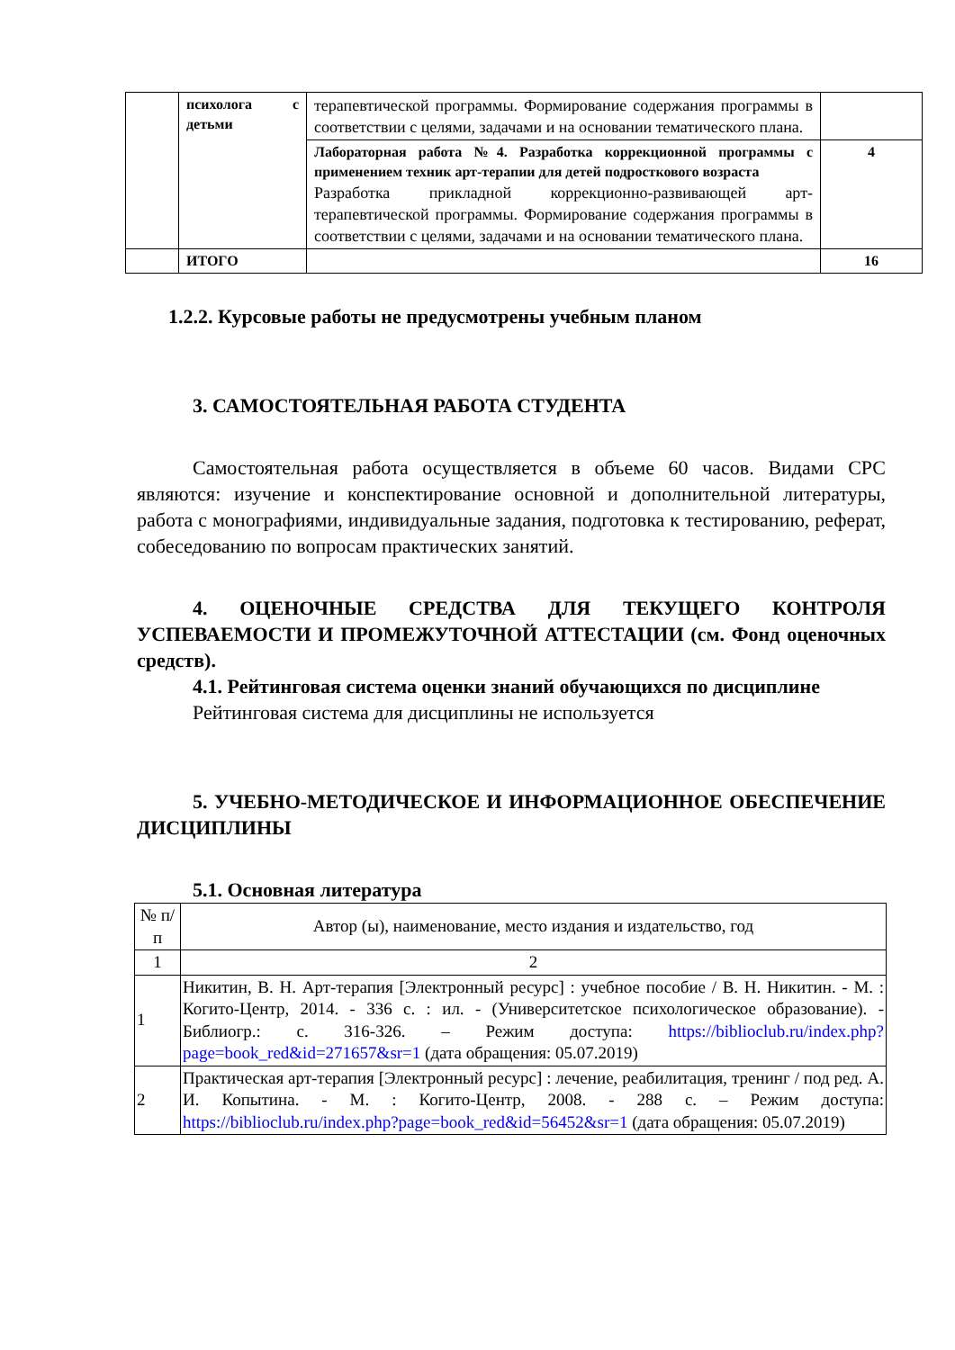| | психолога с детьми | терапевтической программы. Формирование содержания программы в соответствии с целями, задачами и на основании тематического плана. | |
| | | Лабораторная работа №4. Разработка коррекционной программы с применением техник арт-терапии для детей подросткового возраста Разработка прикладной коррекционно-развивающей арт-терапевтической программы. Формирование содержания программы в соответствии с целями, задачами и на основании тематического плана. | 4 |
| | ИТОГО | | 16 |
1.2.2. Курсовые работы не предусмотрены учебным планом
3. САМОСТОЯТЕЛЬНАЯ РАБОТА СТУДЕНТА
Самостоятельная работа осуществляется в объеме 60 часов. Видами СРС являются: изучение и конспектирование основной и дополнительной литературы, работа с монографиями, индивидуальные задания, подготовка к тестированию, реферат, собеседованию по вопросам практических занятий.
4. ОЦЕНОЧНЫЕ СРЕДСТВА ДЛЯ ТЕКУЩЕГО КОНТРОЛЯ УСПЕВАЕМОСТИ И ПРОМЕЖУТОЧНОЙ АТТЕСТАЦИИ (см. Фонд оценочных средств).
4.1. Рейтинговая система оценки знаний обучающихся по дисциплине
Рейтинговая система для дисциплины не используется
5. УЧЕБНО-МЕТОДИЧЕСКОЕ И ИНФОРМАЦИОННОЕ ОБЕСПЕЧЕНИЕ ДИСЦИПЛИНЫ
5.1. Основная литература
| № п/п | Автор (ы), наименование, место издания и издательство, год |
| 1 | 2 |
| 1 | Никитин, В. Н. Арт-терапия [Электронный ресурс] : учебное пособие / В. Н. Никитин. - М. : Когито-Центр, 2014. - 336 с. : ил. - (Университетское психологическое образование). - Библиогр.: с. 316-326. – Режим доступа: https://biblioclub.ru/index.php?page=book_red&id=271657&sr=1 (дата обращения: 05.07.2019) |
| 2 | Практическая арт-терапия [Электронный ресурс] : лечение, реабилитация, тренинг / под ред. А. И. Копытина. - М. : Когито-Центр, 2008. - 288 с. – Режим доступа: https://biblioclub.ru/index.php?page=book_red&id=56452&sr=1 (дата обращения: 05.07.2019) |